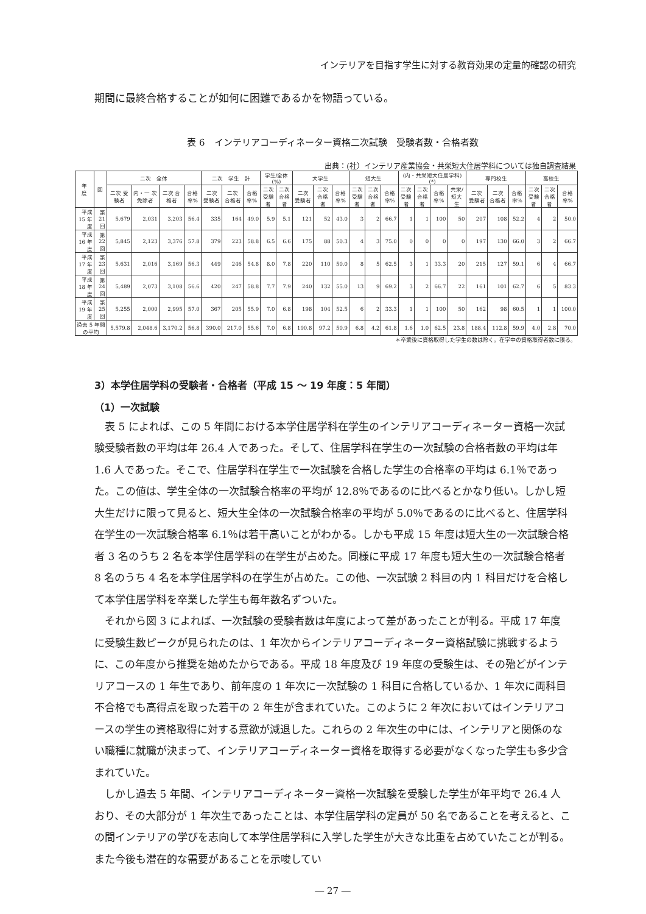インテリアを目指す学生に対する教育効果の定量的確認の研究
期間に最終合格することが如何に困難であるかを物語っている。
表 6　インテリアコーディネーター資格二次試験　受験者数・合格者数
出典：(社）インテリア産業協会・共栄短大住居学科については独自調査結果
| 年 度 | 回 | 二次 全体 | | | | 二次 学生 計 | | | 学生/全体(%) | | 大学生 | | | 短大生 | | | (内・共栄短大住居学科)(*) | | | | 専門校生 | | | 高校生 | | |
| --- | --- | --- | --- | --- | --- | --- | --- | --- | --- | --- | --- | --- | --- | --- | --- | --- | --- | --- | --- | --- | --- | --- | --- | --- | --- | --- |
| | | 二次 受験者 | 内・一 次免除者 | 二次 合格者 | 合格 率% | 二次 受験者 | 二次 合格者 | 合格 率% | 二次 受験者 | 二次 合格者 | 二次 受験者 | 二次 合格者 | 合格 率% | 二次 受験者 | 二次 合格者 | 合格 率% | 二次 受験者 | 二次 合格者 | 合格 率% | 共栄/ 短大生 | 二次 受験者 | 二次 合格者 | 合格 率% | 二次 受験者 | 二次 合格者 | 合格 率% |
| 平成 15 年度 | 第 21 回 | 5,679 | 2,031 | 3,203 | 56.4 | 335 | 164 | 49.0 | 5.9 | 5.1 | 121 | 52 | 43.0 | 3 | 2 | 66.7 | 1 | 1 | 100 | 50 | 207 | 108 | 52.2 | 4 | 2 | 50.0 |
| 平成 16 年度 | 第 22 回 | 5,845 | 2,123 | 3,376 | 57.8 | 379 | 223 | 58.8 | 6.5 | 6.6 | 175 | 88 | 50.3 | 4 | 3 | 75.0 | 0 | 0 | 0 | 0 | 197 | 130 | 66.0 | 3 | 2 | 66.7 |
| 平成 17 年度 | 第 23 回 | 5,631 | 2,016 | 3,169 | 56.3 | 449 | 246 | 54.8 | 8.0 | 7.8 | 220 | 110 | 50.0 | 8 | 5 | 62.5 | 3 | 1 | 33.3 | 20 | 215 | 127 | 59.1 | 6 | 4 | 66.7 |
| 平成 18 年度 | 第 24 回 | 5,489 | 2,073 | 3,108 | 56.6 | 420 | 247 | 58.8 | 7.7 | 7.9 | 240 | 132 | 55.0 | 13 | 9 | 69.2 | 3 | 2 | 66.7 | 22 | 161 | 101 | 62.7 | 6 | 5 | 83.3 |
| 平成 19 年度 | 第 25 回 | 5,255 | 2,000 | 2,995 | 57.0 | 367 | 205 | 55.9 | 7.0 | 6.8 | 198 | 104 | 52.5 | 6 | 2 | 33.3 | 1 | 1 | 100 | 50 | 162 | 98 | 60.5 | 1 | 1 | 100.0 |
| 過去 5 年間の平均 | | 5,579.8 | 2,048.6 | 3,170.2 | 56.8 | 390.0 | 217.0 | 55.6 | 7.0 | 6.8 | 190.8 | 97.2 | 50.9 | 6.8 | 4.2 | 61.8 | 1.6 | 1.0 | 62.5 | 23.8 | 188.4 | 112.8 | 59.9 | 4.0 | 2.8 | 70.0 |
＊卒業後に資格取得した学生の数は除く。在学中の資格取得者数に限る。
3）本学住居学科の受験者・合格者（平成 15 ～ 19 年度：5 年間）
（1）一次試験
表 5 によれば、この 5 年間における本学住居学科在学生のインテリアコーディネーター資格一次試験受験者数の平均は年 26.4 人であった。そして、住居学科在学生の一次試験の合格者数の平均は年 1.6 人であった。そこで、住居学科在学生で一次試験を合格した学生の合格率の平均は 6.1％であった。この値は、学生全体の一次試験合格率の平均が 12.8％であるのに比べるとかなり低い。しかし短大生だけに限って見ると、短大生全体の一次試験合格率の平均が 5.0％であるのに比べると、住居学科在学生の一次試験合格率 6.1％は若干高いことがわかる。しかも平成 15 年度は短大生の一次試験合格者 3 名のうち 2 名を本学住居学科の在学生が占めた。同様に平成 17 年度も短大生の一次試験合格者 8 名のうち 4 名を本学住居学科の在学生が占めた。この他、一次試験 2 科目の内 1 科目だけを合格して本学住居学科を卒業した学生も毎年数名ずついた。
それから図 3 によれば、一次試験の受験者数は年度によって差があったことが判る。平成 17 年度に受験生数ピークが見られたのは、1 年次からインテリアコーディネーター資格試験に挑戦するように、この年度から推奨を始めたからである。平成 18 年度及び 19 年度の受験生は、その殆どがインテリアコースの 1 年生であり、前年度の 1 年次に一次試験の 1 科目に合格しているか、1 年次に両科目不合格でも高得点を取った若干の 2 年生が含まれていた。このように 2 年次においてはインテリアコースの学生の資格取得に対する意欲が減退した。これらの 2 年次生の中には、インテリアと関係のない職種に就職が決まって、インテリアコーディネーター資格を取得する必要がなくなった学生も多少含まれていた。
しかし過去 5 年間、インテリアコーディネーター資格一次試験を受験した学生が年平均で 26.4 人おり、その大部分が 1 年次生であったことは、本学住居学科の定員が 50 名であることを考えると、この間インテリアの学びを志向して本学住居学科に入学した学生が大きな比重を占めていたことが判る。また今後も潜在的な需要があることを示唆してい
― 27 ―